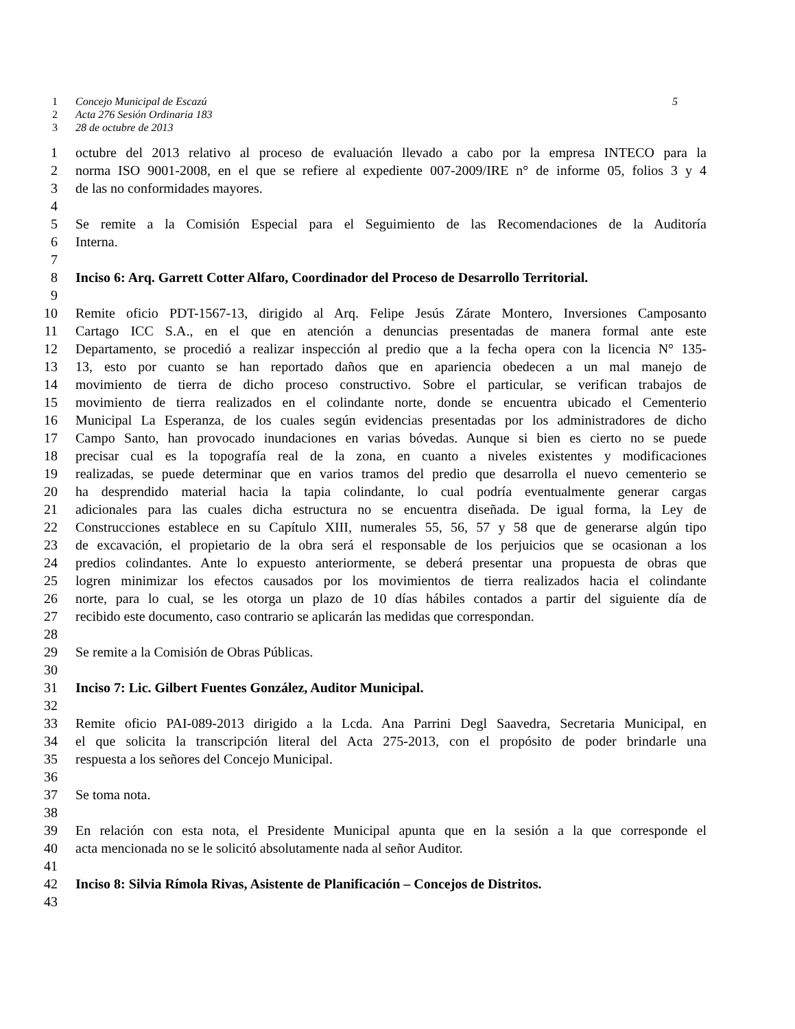1 Concejo Municipal de Escazú 5
2 Acta 276 Sesión Ordinaria 183
3 28 de octubre de 2013
1 octubre del 2013 relativo al proceso de evaluación llevado a cabo por la empresa INTECO para la
2 norma ISO 9001-2008, en el que se refiere al expediente 007-2009/IRE n° de informe 05, folios 3 y 4
3 de las no conformidades mayores.
4
5 Se remite a la Comisión Especial para el Seguimiento de las Recomendaciones de la Auditoría
6 Interna.
7
8 Inciso 6: Arq. Garrett Cotter Alfaro, Coordinador del Proceso de Desarrollo Territorial.
9
10 Remite oficio PDT-1567-13, dirigido al Arq. Felipe Jesús Zárate Montero, Inversiones Camposanto
11 Cartago ICC S.A., en el que en atención a denuncias presentadas de manera formal ante este
12 Departamento, se procedió a realizar inspección al predio que a la fecha opera con la licencia N° 135-
13 13, esto por cuanto se han reportado daños que en apariencia obedecen a un mal manejo de
14 movimiento de tierra de dicho proceso constructivo. Sobre el particular, se verifican trabajos de
15 movimiento de tierra realizados en el colindante norte, donde se encuentra ubicado el Cementerio
16 Municipal La Esperanza, de los cuales según evidencias presentadas por los administradores de dicho
17 Campo Santo, han provocado inundaciones en varias bóvedas. Aunque si bien es cierto no se puede
18 precisar cual es la topografía real de la zona, en cuanto a niveles existentes y modificaciones
19 realizadas, se puede determinar que en varios tramos del predio que desarrolla el nuevo cementerio se
20 ha desprendido material hacia la tapia colindante, lo cual podría eventualmente generar cargas
21 adicionales para las cuales dicha estructura no se encuentra diseñada. De igual forma, la Ley de
22 Construcciones establece en su Capítulo XIII, numerales 55, 56, 57 y 58 que de generarse algún tipo
23 de excavación, el propietario de la obra será el responsable de los perjuicios que se ocasionan a los
24 predios colindantes. Ante lo expuesto anteriormente, se deberá presentar una propuesta de obras que
25 logren minimizar los efectos causados por los movimientos de tierra realizados hacia el colindante
26 norte, para lo cual, se les otorga un plazo de 10 días hábiles contados a partir del siguiente día de
27 recibido este documento, caso contrario se aplicarán las medidas que correspondan.
28
29 Se remite a la Comisión de Obras Públicas.
30
31 Inciso 7: Lic. Gilbert Fuentes González, Auditor Municipal.
32
33 Remite oficio PAI-089-2013 dirigido a la Lcda. Ana Parrini Degl Saavedra, Secretaria Municipal, en
34 el que solicita la transcripción literal del Acta 275-2013, con el propósito de poder brindarle una
35 respuesta a los señores del Concejo Municipal.
36
37 Se toma nota.
38
39 En relación con esta nota, el Presidente Municipal apunta que en la sesión a la que corresponde el
40 acta mencionada no se le solicitó absolutamente nada al señor Auditor.
41
42 Inciso 8: Silvia Rímola Rivas, Asistente de Planificación – Concejos de Distritos.
43